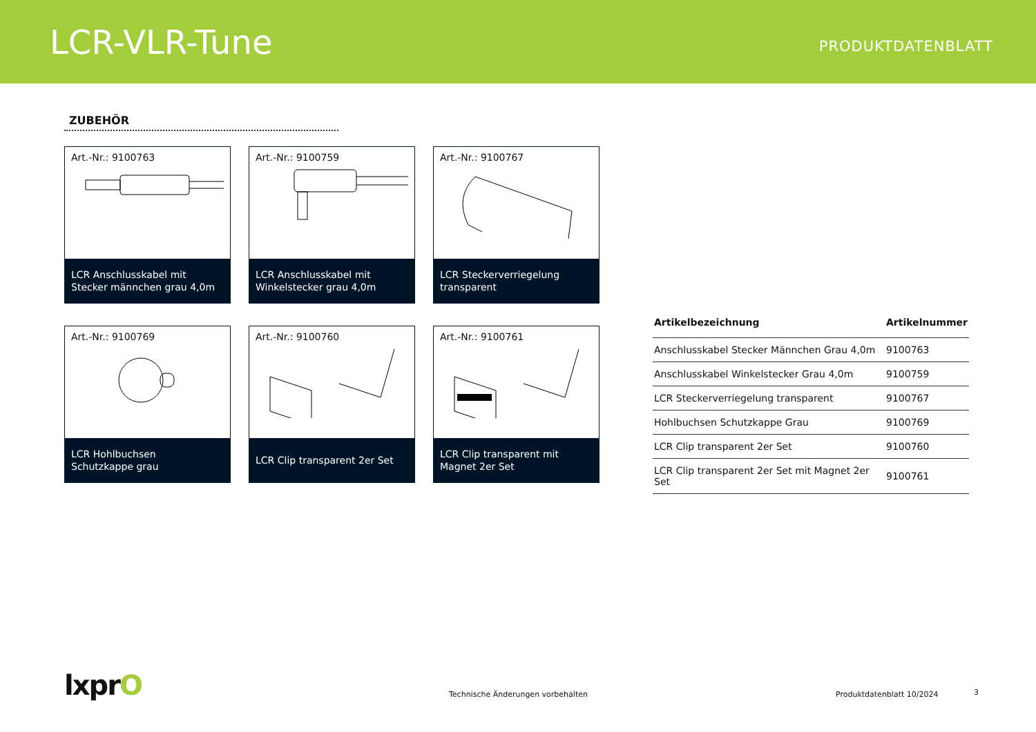LCR-VLR-Tune
PRODUKTDATENBLATT
ZUBEHÖR
Art.-Nr.: 9100763
LCR Anschlusskabel mit
Stecker männchen grau 4,0m
Art.-Nr.: 9100759
LCR Anschlusskabel mit
Winkelstecker grau 4,0m
Art.-Nr.: 9100767
LCR Steckerverriegelung
transparent
Art.-Nr.: 9100769
LCR Hohlbuchsen
Schutzkappe grau
Art.-Nr.: 9100760
LCR Clip transparent 2er Set
Art.-Nr.: 9100761
LCR Clip transparent mit
Magnet 2er Set
| Artikelbezeichnung | Artikelnummer |
| --- | --- |
| Anschlusskabel Stecker Männchen Grau 4,0m | 9100763 |
| Anschlusskabel Winkelstecker Grau 4,0m | 9100759 |
| LCR Steckerverriegelung transparent | 9100767 |
| Hohlbuchsen Schutzkappe Grau | 9100769 |
| LCR Clip transparent 2er Set | 9100760 |
| LCR Clip transparent 2er Set mit Magnet 2er Set | 9100761 |
lxprO
Technische Änderungen vorbehalten
Produktdatenblatt 10/2024 3